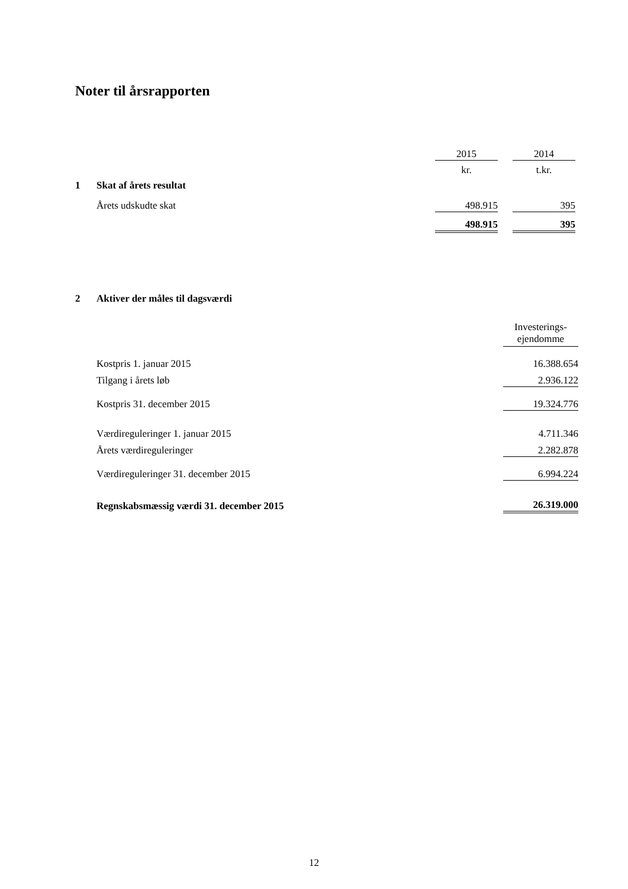Noter til årsrapporten
| | | 2015 | | 2014 |
| | | kr. | | t.kr. |
| 1 | Skat af årets resultat | | | |
| | Årets udskudte skat | 498.915 | | 395 |
| | | 498.915 | | 395 |
| 2 | Aktiver der måles til dagsværdi | |
| | | Investerings- ejendomme |
| | Kostpris 1. januar 2015 | 16.388.654 |
| | Tilgang i årets løb | 2.936.122 |
| | Kostpris 31. december 2015 | 19.324.776 |
| | Værdireguleringer 1. januar 2015 | 4.711.346 |
| | Årets værdireguleringer | 2.282.878 |
| | Værdireguleringer 31. december 2015 | 6.994.224 |
| | Regnskabsmæssig værdi 31. december 2015 | 26.319.000 |
12